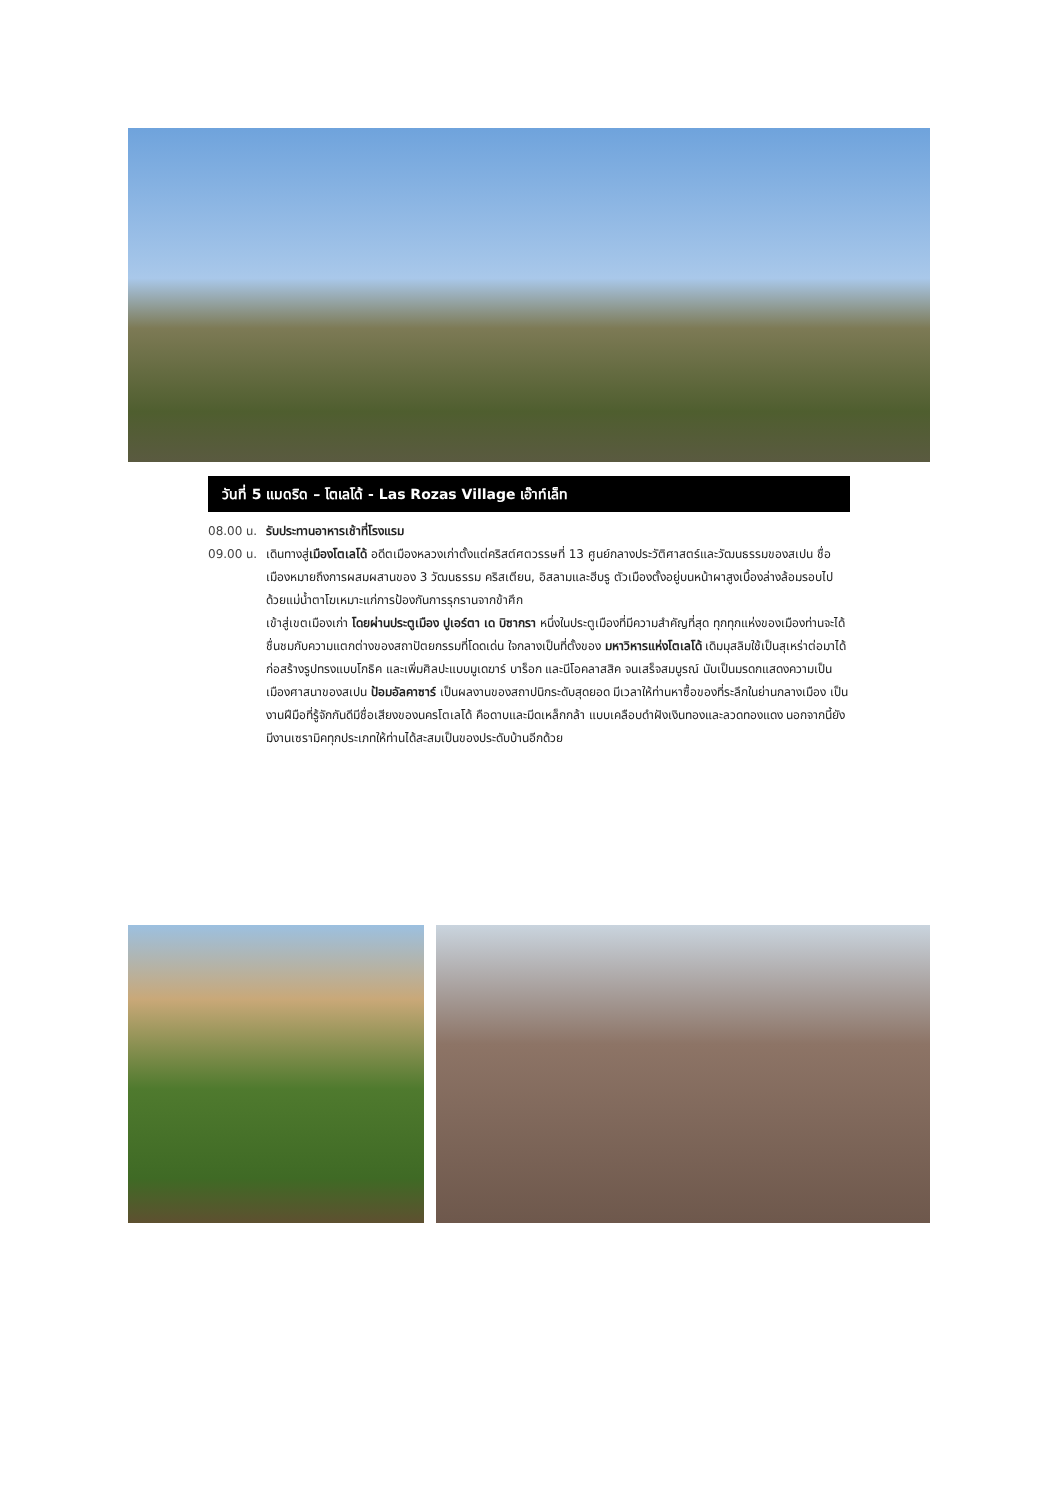วันที่ 5 แมดริด – โตเลโด้ - Las Rozas Village เอ๊าท์เล็ท
08.00 น. รับประทานอาหารเช้าที่โรงแรม
09.00 น. เดินทางสู่เมืองโตเลโด้ อดีตเมืองหลวงเก่าตั้งแต่คริสต์ศตวรรษที่ 13 ศูนย์กลางประวัติศาสตร์และวัฒนธรรมของสเปน ชื่อเมืองหมายถึงการผสมผสานของ 3 วัฒนธรรม คริสเตียน, อิสลามและฮีบรู ตัวเมืองตั้งอยู่บนหน้าผาสูงเบื้องล่างล้อมรอบไปด้วยแม่น้ำตาโฆเหมาะแก่การป้องกันการรุกรานจากข้าศึก
เข้าสู่เขตเมืองเก่า โดยผ่านประตูเมือง ปูเอร์ตา เด บิซากรา หนึ่งในประตูเมืองที่มีความสำคัญที่สุด ทุกทุกแห่งของเมืองท่านจะได้ชื่นชมกับความแตกต่างของสถาปัตยกรรมที่โดดเด่น ใจกลางเป็นที่ตั้งของ มหาวิหารแห่งโตเลโด้ เดิมมุสลิมใช้เป็นสุเหร่าต่อมาได้ก่อสร้างรูปทรงแบบโกธิค และเพิ่มศิลปะแบบมูเดฆาร์ บาร็อก และนีโอคลาสสิค จนเสร็จสมบูรณ์ นับเป็นมรดกแสดงความเป็นเมืองศาสนาของสเปน ป้อมอัลคาซาร์ เป็นผลงานของสถาปนิกระดับสุดยอด มีเวลาให้ท่านหาซื้อของที่ระลึกในย่านกลางเมือง เป็นงานฝีมือที่รู้จักกันดีมีชื่อเสียงของนครโตเลโด้ คือดาบและมีดเหล็กกล้า แบบเคลือบดำฝังเงินทองและลวดทองแดง นอกจากนี้ยังมีงานเซรามิคทุกประเภทให้ท่านได้สะสมเป็นของประดับบ้านอีกด้วย